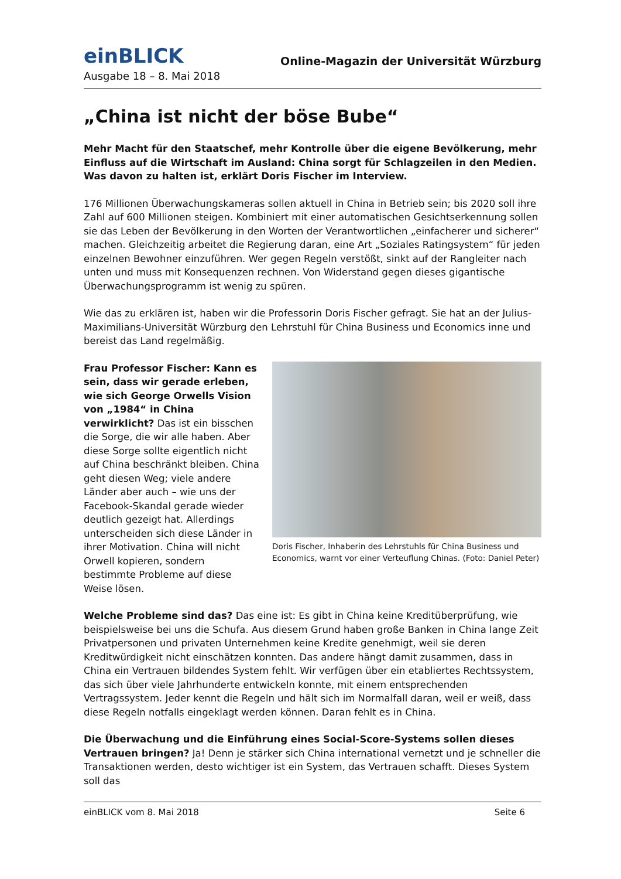einBLICK
Online-Magazin der Universität Würzburg
Ausgabe 18 – 8. Mai 2018
„China ist nicht der böse Bube“
Mehr Macht für den Staatschef, mehr Kontrolle über die eigene Bevölkerung, mehr Einfluss auf die Wirtschaft im Ausland: China sorgt für Schlagzeilen in den Medien. Was davon zu halten ist, erklärt Doris Fischer im Interview.
176 Millionen Überwachungskameras sollen aktuell in China in Betrieb sein; bis 2020 soll ihre Zahl auf 600 Millionen steigen. Kombiniert mit einer automatischen Gesichtserkennung sollen sie das Leben der Bevölkerung in den Worten der Verantwortlichen „einfacherer und sicherer“ machen. Gleichzeitig arbeitet die Regierung daran, eine Art „Soziales Ratingsystem“ für jeden einzelnen Bewohner einzuführen. Wer gegen Regeln verstößt, sinkt auf der Rangleiter nach unten und muss mit Konsequenzen rechnen. Von Widerstand gegen dieses gigantische Überwachungsprogramm ist wenig zu spüren.
Wie das zu erklären ist, haben wir die Professorin Doris Fischer gefragt. Sie hat an der Julius-Maximilians-Universität Würzburg den Lehrstuhl für China Business und Economics inne und bereist das Land regelmäßig.
Frau Professor Fischer: Kann es sein, dass wir gerade erleben, wie sich George Orwells Vision von „1984“ in China verwirklicht? Das ist ein bisschen die Sorge, die wir alle haben. Aber diese Sorge sollte eigentlich nicht auf China beschränkt bleiben. China geht diesen Weg; viele andere Länder aber auch – wie uns der Facebook-Skandal gerade wieder deutlich gezeigt hat. Allerdings unterscheiden sich diese Länder in ihrer Motivation. China will nicht Orwell kopieren, sondern bestimmte Probleme auf diese Weise lösen.
Doris Fischer, Inhaberin des Lehrstuhls für China Business und Economics, warnt vor einer Verteuflung Chinas. (Foto: Daniel Peter)
Welche Probleme sind das? Das eine ist: Es gibt in China keine Kreditüberprüfung, wie beispielsweise bei uns die Schufa. Aus diesem Grund haben große Banken in China lange Zeit Privatpersonen und privaten Unternehmen keine Kredite genehmigt, weil sie deren Kreditwürdigkeit nicht einschätzen konnten. Das andere hängt damit zusammen, dass in China ein Vertrauen bildendes System fehlt. Wir verfügen über ein etabliertes Rechtssystem, das sich über viele Jahrhunderte entwickeln konnte, mit einem entsprechenden Vertragssystem. Jeder kennt die Regeln und hält sich im Normalfall daran, weil er weiß, dass diese Regeln notfalls eingeklagt werden können. Daran fehlt es in China.
Die Überwachung und die Einführung eines Social-Score-Systems sollen dieses Vertrauen bringen? Ja! Denn je stärker sich China international vernetzt und je schneller die Transaktionen werden, desto wichtiger ist ein System, das Vertrauen schafft. Dieses System soll das
einBLICK vom 8. Mai 2018 Seite 6